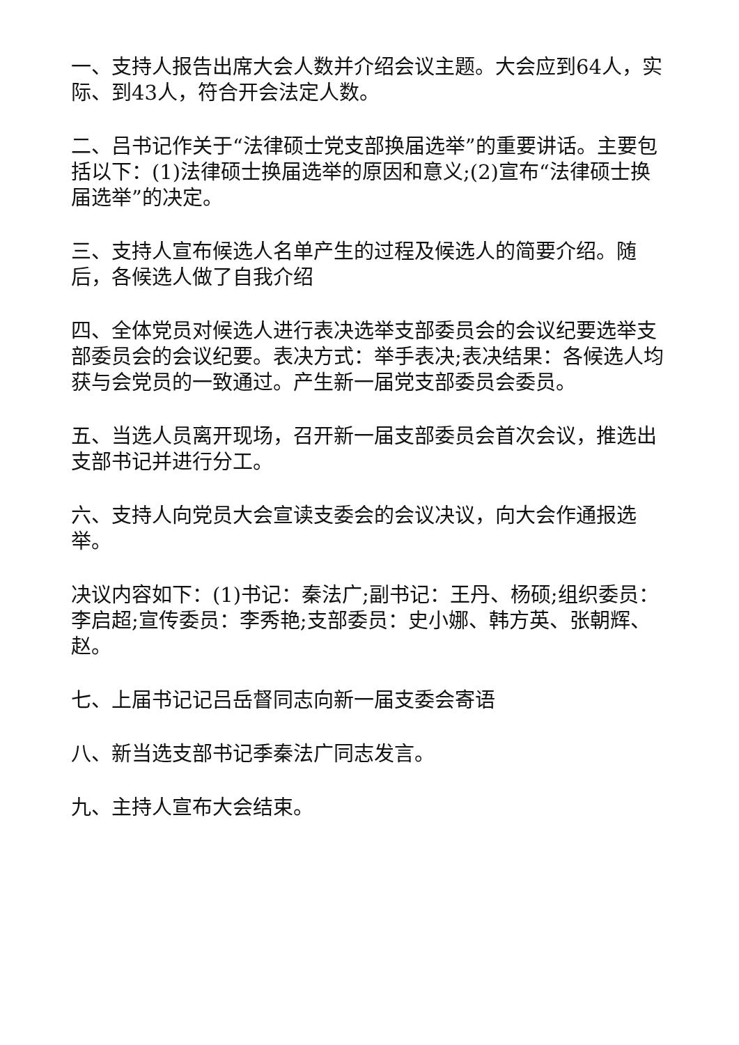一、支持人报告出席大会人数并介绍会议主题。大会应到64人，实际、到43人，符合开会法定人数。
二、吕书记作关于“法律硕士党支部换届选举”的重要讲话。主要包括以下：(1)法律硕士换届选举的原因和意义;(2)宣布“法律硕士换届选举”的决定。
三、支持人宣布候选人名单产生的过程及候选人的简要介绍。随后，各候选人做了自我介绍
四、全体党员对候选人进行表决选举支部委员会的会议纪要选举支部委员会的会议纪要。表决方式：举手表决;表决结果：各候选人均获与会党员的一致通过。产生新一届党支部委员会委员。
五、当选人员离开现场，召开新一届支部委员会首次会议，推选出支部书记并进行分工。
六、支持人向党员大会宣读支委会的会议决议，向大会作通报选举。
决议内容如下：(1)书记：秦法广;副书记：王丹、杨硕;组织委员：李启超;宣传委员：李秀艳;支部委员：史小娜、韩方英、张朝辉、赵。
七、上届书记记吕岳督同志向新一届支委会寄语
八、新当选支部书记季秦法广同志发言。
九、主持人宣布大会结束。